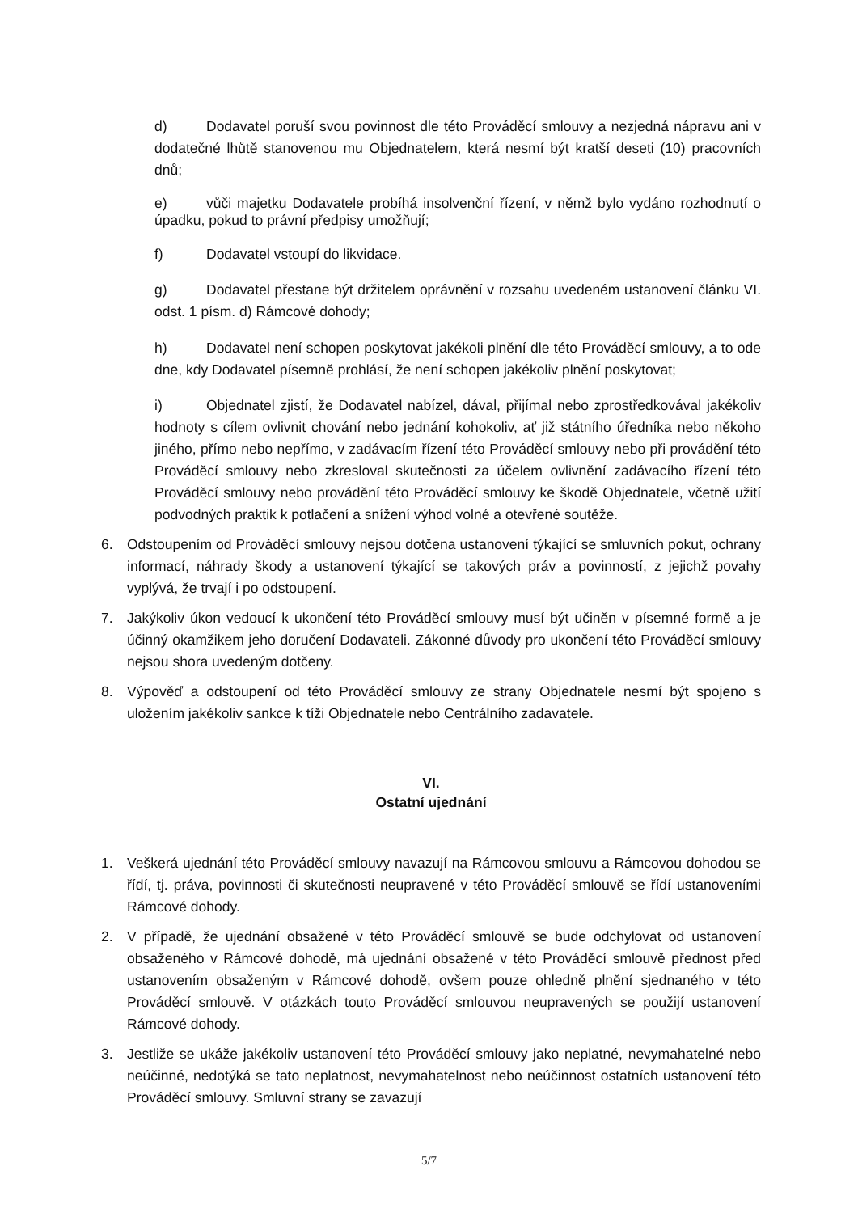d) Dodavatel poruší svou povinnost dle této Prováděcí smlouvy a nezjedná nápravu ani v dodatečné lhůtě stanovenou mu Objednatelem, která nesmí být kratší deseti (10) pracovních dnů;
e) vůči majetku Dodavatele probíhá insolvenční řízení, v němž bylo vydáno rozhodnutí o úpadku, pokud to právní předpisy umožňují;
f) Dodavatel vstoupí do likvidace.
g) Dodavatel přestane být držitelem oprávnění v rozsahu uvedeném ustanovení článku VI. odst. 1 písm. d) Rámcové dohody;
h) Dodavatel není schopen poskytovat jakékoli plnění dle této Prováděcí smlouvy, a to ode dne, kdy Dodavatel písemně prohlásí, že není schopen jakékoliv plnění poskytovat;
i) Objednatel zjistí, že Dodavatel nabízel, dával, přijímal nebo zprostředkovával jakékoliv hodnoty s cílem ovlivnit chování nebo jednání kohokoliv, ať již státního úředníka nebo někoho jiného, přímo nebo nepřímo, v zadávacím řízení této Prováděcí smlouvy nebo při provádění této Prováděcí smlouvy nebo zkresloval skutečnosti za účelem ovlivnění zadávacího řízení této Prováděcí smlouvy nebo provádění této Prováděcí smlouvy ke škodě Objednatele, včetně užití podvodných praktik k potlačení a snížení výhod volné a otevřené soutěže.
6. Odstoupením od Prováděcí smlouvy nejsou dotčena ustanovení týkající se smluvních pokut, ochrany informací, náhrady škody a ustanovení týkající se takových práv a povinností, z jejichž povahy vyplývá, že trvají i po odstoupení.
7. Jakýkoliv úkon vedoucí k ukončení této Prováděcí smlouvy musí být učiněn v písemné formě a je účinný okamžikem jeho doručení Dodavateli. Zákonné důvody pro ukončení této Prováděcí smlouvy nejsou shora uvedeným dotčeny.
8. Výpověď a odstoupení od této Prováděcí smlouvy ze strany Objednatele nesmí být spojeno s uložením jakékoliv sankce k tíži Objednatele nebo Centrálního zadavatele.
VI.
Ostatní ujednání
1. Veškerá ujednání této Prováděcí smlouvy navazují na Rámcovou smlouvu a Rámcovou dohodou se řídí, tj. práva, povinnosti či skutečnosti neupravené v této Prováděcí smlouvě se řídí ustanoveními Rámcové dohody.
2. V případě, že ujednání obsažené v této Prováděcí smlouvě se bude odchylovat od ustanovení obsaženého v Rámcové dohodě, má ujednání obsažené v této Prováděcí smlouvě přednost před ustanovením obsaženým v Rámcové dohodě, ovšem pouze ohledně plnění sjednaného v této Prováděcí smlouvě. V otázkách touto Prováděcí smlouvou neupravených se použijí ustanovení Rámcové dohody.
3. Jestliže se ukáže jakékoliv ustanovení této Prováděcí smlouvy jako neplatné, nevymahatelné nebo neúčinné, nedotýká se tato neplatnost, nevymahatelnost nebo neúčinnost ostatních ustanovení této Prováděcí smlouvy. Smluvní strany se zavazují
5/7